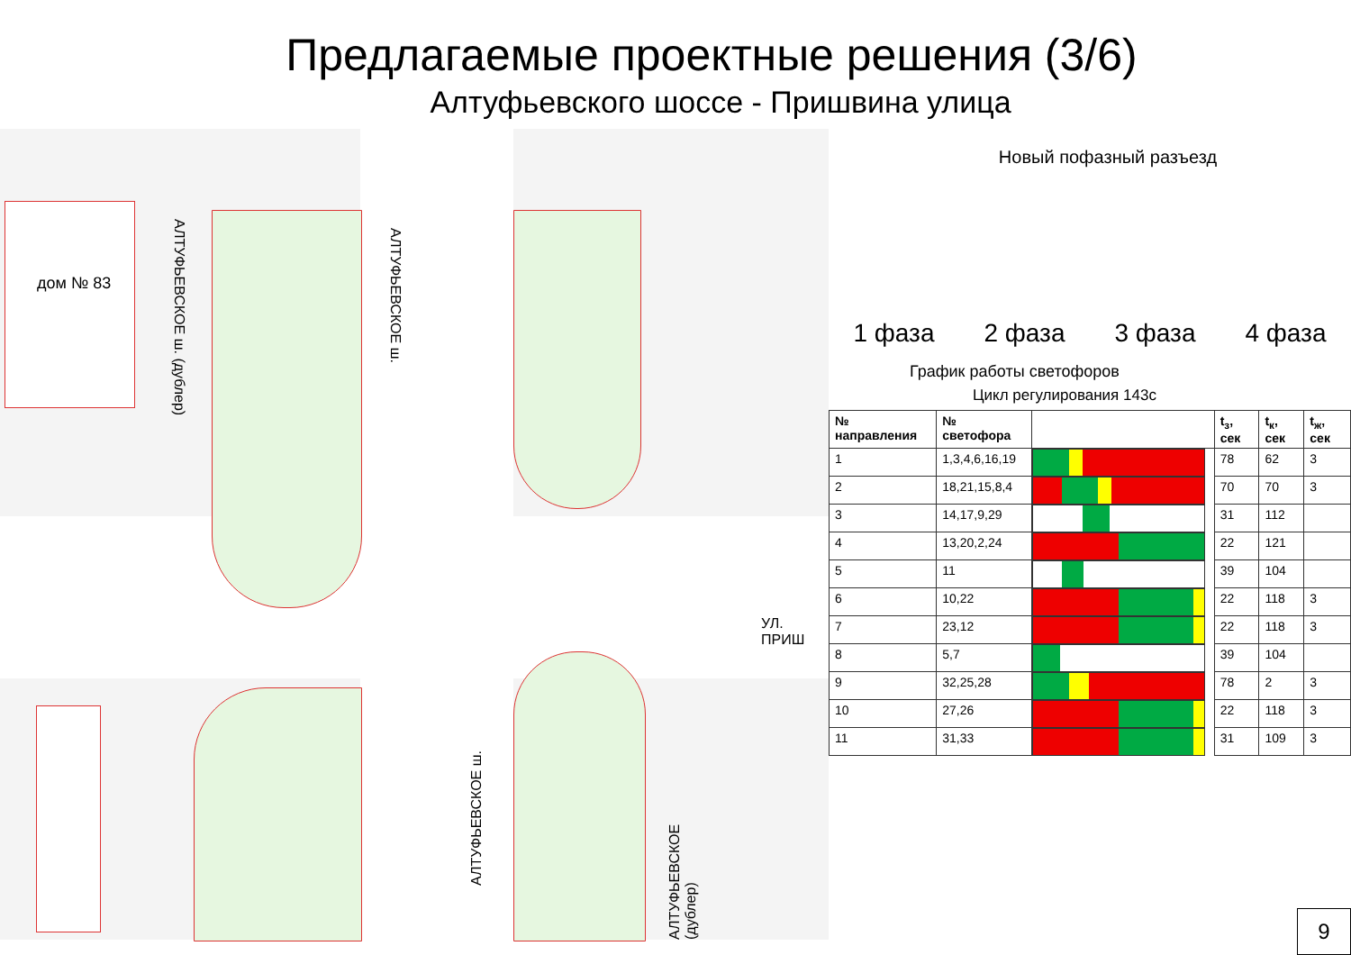Предлагаемые проектные решения (3/6)
Алтуфьевского шоссе - Пришвина улица
дом № 83
АЛТУФЬЕВСКОЕ ш. (дублер)
АЛТУФЬЕВСКОЕ ш.
АЛТУФЬЕВСКОЕ ш.
АЛТУФЬЕВСКОЕ (дублер)
УЛ. ПРИШ
Новый пофазный разъезд
1 фаза
2 фаза
3 фаза
4 фаза
График работы светофоров
Цикл регулирования 143с
| № направления | № светофора | | t<sub>з</sub>, сек | t<sub>к</sub>, сек | t<sub>ж</sub>, сек |
| --- | --- | --- | --- | --- | --- |
| 1 | 1,3,4,6,16,19 | | 78 | 62 | 3 |
| 2 | 18,21,15,8,4 | | 70 | 70 | 3 |
| 3 | 14,17,9,29 | | 31 | 112 | |
| 4 | 13,20,2,24 | | 22 | 121 | |
| 5 | 11 | | 39 | 104 | |
| 6 | 10,22 | | 22 | 118 | 3 |
| 7 | 23,12 | | 22 | 118 | 3 |
| 8 | 5,7 | | 39 | 104 | |
| 9 | 32,25,28 | | 78 | 2 | 3 |
| 10 | 27,26 | | 22 | 118 | 3 |
| 11 | 31,33 | | 31 | 109 | 3 |
9